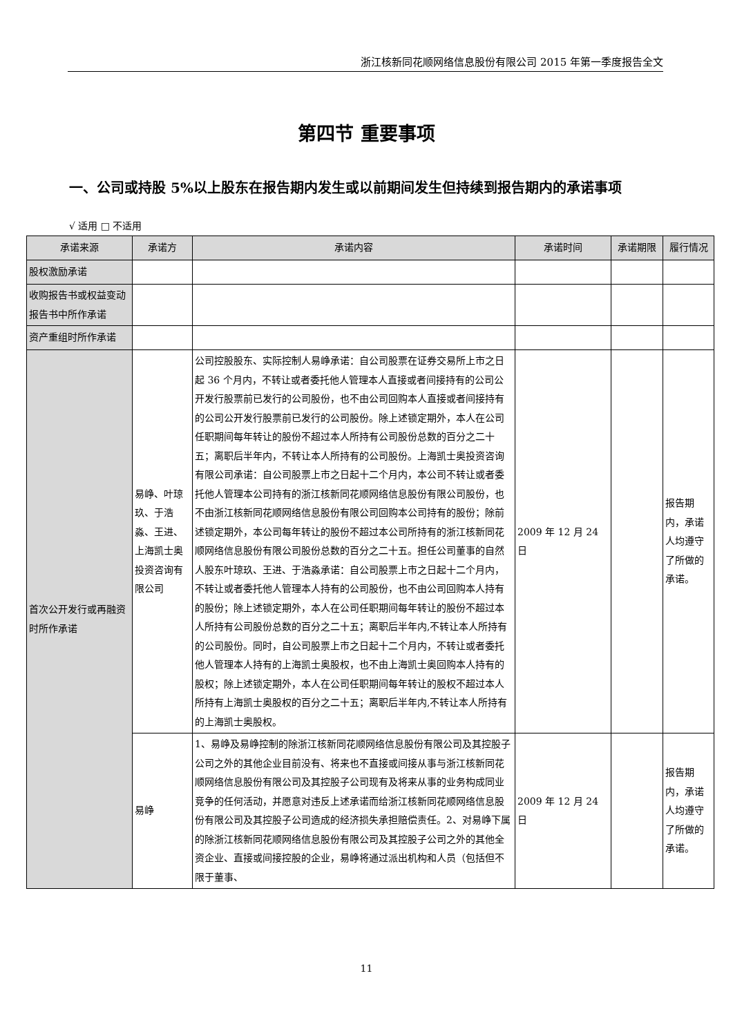浙江核新同花顺网络信息股份有限公司 2015 年第一季度报告全文
第四节 重要事项
一、公司或持股 5%以上股东在报告期内发生或以前期间发生但持续到报告期内的承诺事项
√ 适用 □ 不适用
| 承诺来源 | 承诺方 | 承诺内容 | 承诺时间 | 承诺期限 | 履行情况 |
| --- | --- | --- | --- | --- | --- |
| 股权激励承诺 | | | | | |
| 收购报告书或权益变动报告书中所作承诺 | | | | | |
| 资产重组时所作承诺 | | | | | |
| 首次公开发行或再融资时所作承诺 | 易峥、叶琼玖、于浩淼、王进、上海凯士奥投资咨询有限公司 | 公司控股股东、实际控制人易峥承诺：自公司股票在证券交易所上市之日起 36 个月内，不转让或者委托他人管理本人直接或者间接持有的公司公开发行股票前已发行的公司股份，也不由公司回购本人直接或者间接持有的公司公开发行股票前已发行的公司股份。除上述锁定期外，本人在公司任职期间每年转让的股份不超过本人所持有公司股份总数的百分之二十五；离职后半年内，不转让本人所持有的公司股份。上海凯士奥投资咨询有限公司承诺：自公司股票上市之日起十二个月内，本公司不转让或者委托他人管理本公司持有的浙江核新同花顺网络信息股份有限公司股份，也不由浙江核新同花顺网络信息股份有限公司回购本公司持有的股份；除前述锁定期外，本公司每年转让的股份不超过本公司所持有的浙江核新同花顺网络信息股份有限公司股份总数的百分之二十五。担任公司董事的自然人股东叶琼玖、王进、于浩淼承诺：自公司股票上市之日起十二个月内，不转让或者委托他人管理本人持有的公司股份，也不由公司回购本人持有的股份；除上述锁定期外，本人在公司任职期间每年转让的股份不超过本人所持有公司股份总数的百分之二十五；离职后半年内,不转让本人所持有的公司股份。同时，自公司股票上市之日起十二个月内，不转让或者委托他人管理本人持有的上海凯士奥股权，也不由上海凯士奥回购本人持有的股权；除上述锁定期外，本人在公司任职期间每年转让的股权不超过本人所持有上海凯士奥股权的百分之二十五；离职后半年内,不转让本人所持有的上海凯士奥股权。 | 2009 年 12 月 24 日 | | 报告期内，承诺人均遵守了所做的承诺。 |
| | 易峥 | 1、易峥及易峥控制的除浙江核新同花顺网络信息股份有限公司及其控股子公司之外的其他企业目前没有、将来也不直接或间接从事与浙江核新同花顺网络信息股份有限公司及其控股子公司现有及将来从事的业务构成同业竞争的任何活动，并愿意对违反上述承诺而给浙江核新同花顺网络信息股份有限公司及其控股子公司造成的经济损失承担赔偿责任。2、对易峥下属的除浙江核新同花顺网络信息股份有限公司及其控股子公司之外的其他全资企业、直接或间接控股的企业，易峥将通过派出机构和人员（包括但不限于董事、 | 2009 年 12 月 24 日 | | 报告期内，承诺人均遵守了所做的承诺。 |
11